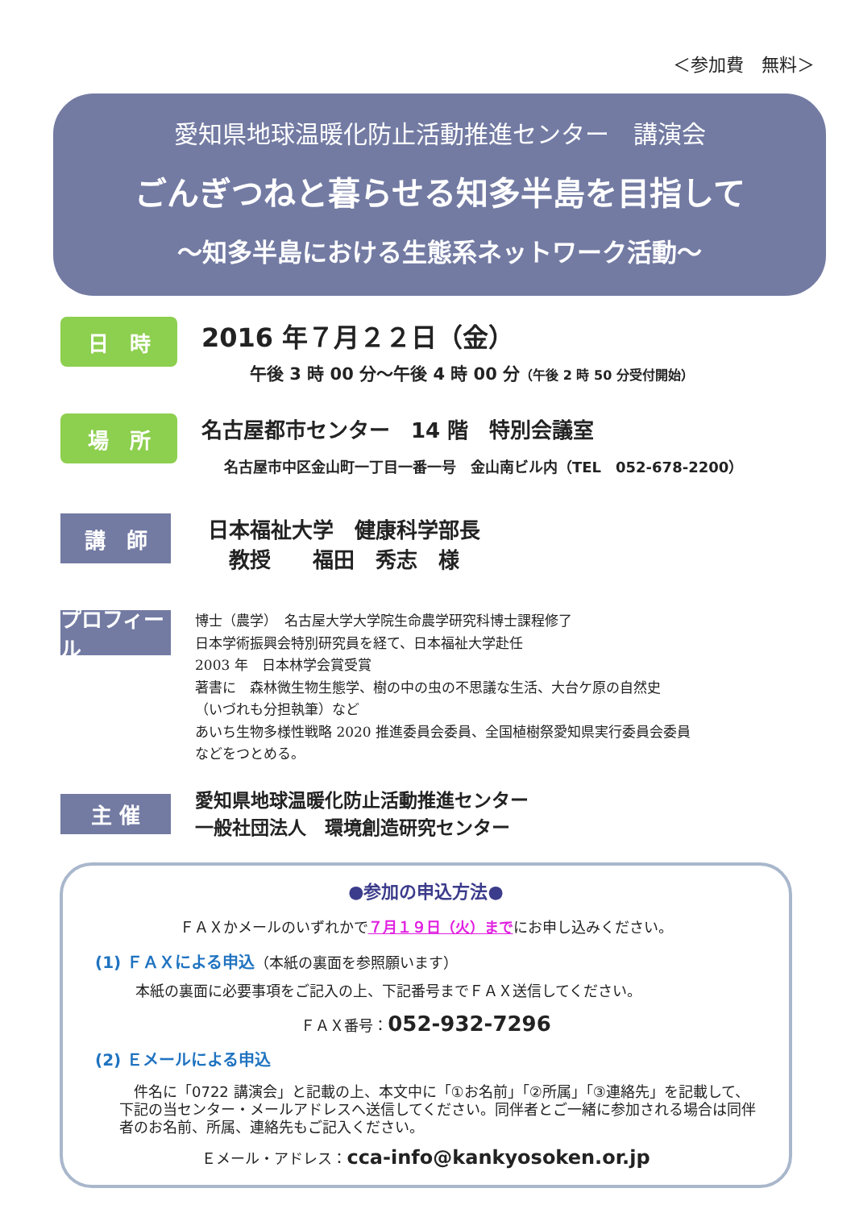＜参加費　無料＞
愛知県地球温暖化防止活動推進センター　講演会
ごんぎつねと暮らせる知多半島を目指して
～知多半島における生態系ネットワーク活動～
日　時
2016 年７月２２日（金）
午後 3 時 00 分～午後 4 時 00 分（午後 2 時 50 分受付開始）
場　所
名古屋都市センター　14 階　特別会議室
名古屋市中区金山町一丁目一番一号　金山南ビル内（TEL　052-678-2200）
講　師
日本福祉大学　健康科学部長
　教授　　福田　秀志　様
プロフィール
博士（農学）　名古屋大学大学院生命農学研究科博士課程修了
日本学術振興会特別研究員を経て、日本福祉大学赴任
2003 年　日本林学会賞受賞
著書に　森林微生物生態学、樹の中の虫の不思議な生活、大台ケ原の自然史
（いづれも分担執筆）など
あいち生物多様性戦略 2020 推進委員会委員、全国植樹祭愛知県実行委員会委員
などをつとめる。
主 催
愛知県地球温暖化防止活動推進センター
一般社団法人　環境創造研究センター
●参加の申込方法●
ＦＡＸかメールのいずれかで７月１９日（火）までにお申し込みください。
(1) ＦＡＸによる申込（本紙の裏面を参照願います）
本紙の裏面に必要事項をご記入の上、下記番号までＦＡＸ送信してください。
ＦＡＸ番号：052-932-7296
(2) Ｅメールによる申込
件名に「0722 講演会」と記載の上、本文中に「①お名前」「②所属」「③連絡先」を記載して、下記の当センター・メールアドレスへ送信してください。同伴者とご一緒に参加される場合は同伴者のお名前、所属、連絡先もご記入ください。
Ｅメール・アドレス：cca-info@kankyosoken.or.jp